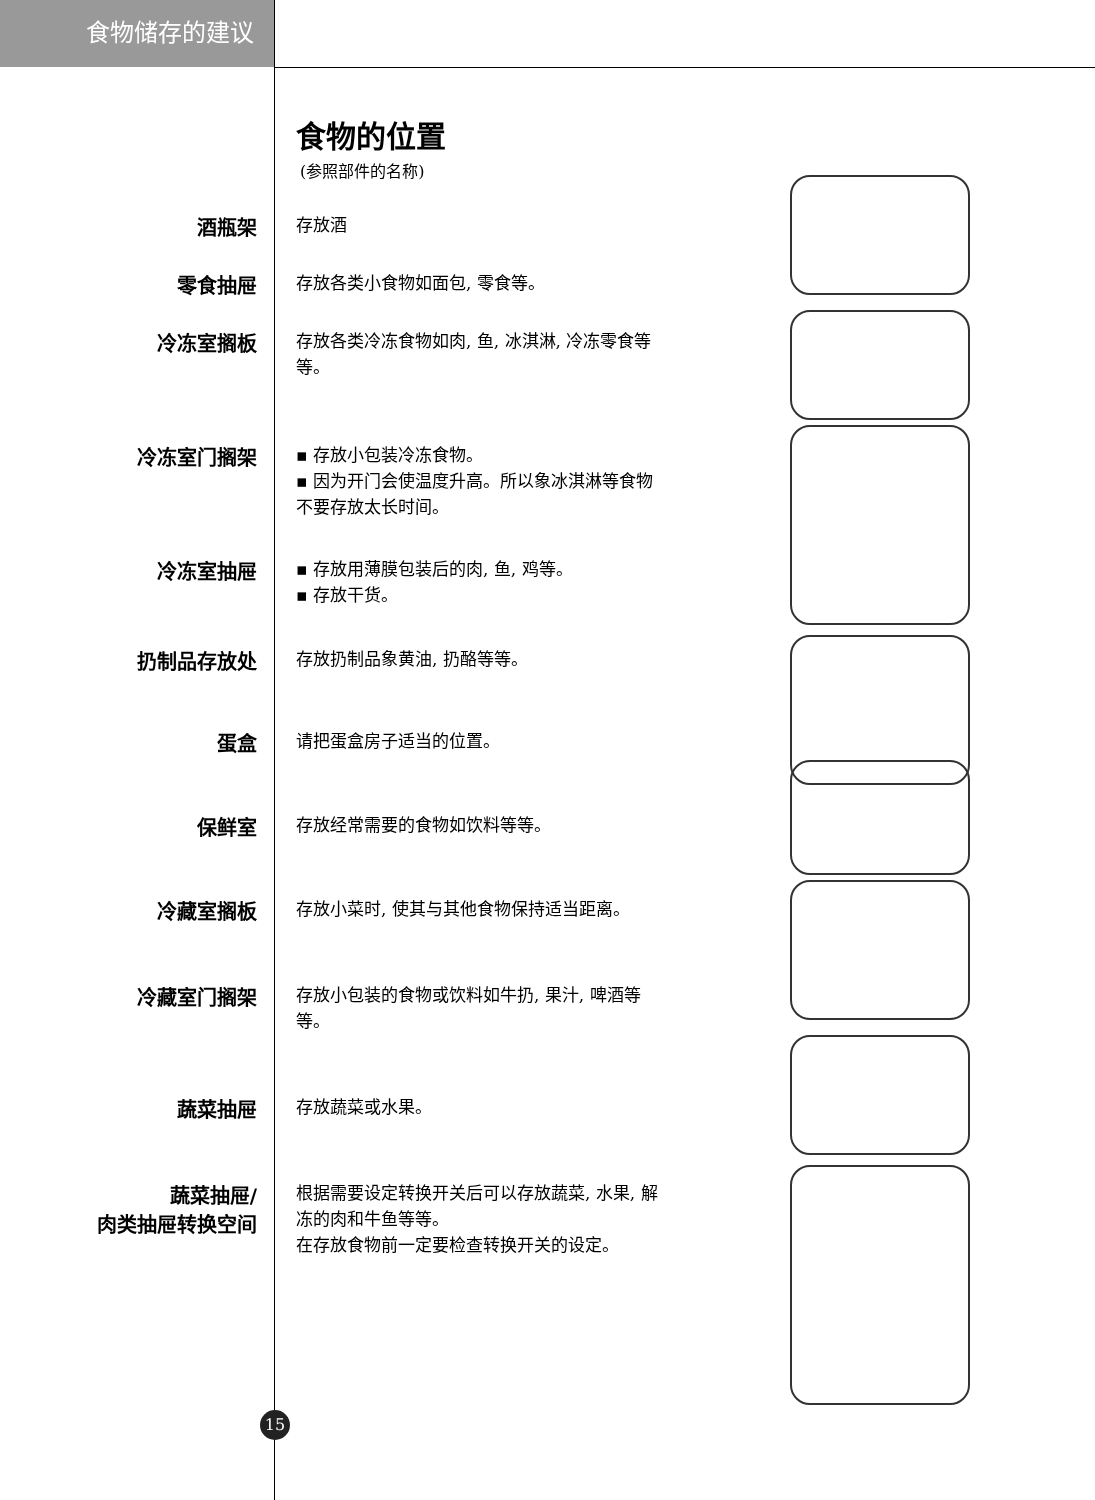食物储存的建议
食物的位置
(参照部件的名称)
酒瓶架
存放酒
零食抽屉
存放各类小食物如面包, 零食等。
冷冻室搁板
存放各类冷冻食物如肉, 鱼, 冰淇淋, 冷冻零食等等。
冷冻室门搁架
▪ 存放小包装冷冻食物。
▪ 因为开门会使温度升高。所以象冰淇淋等食物不要存放太长时间。
冷冻室抽屉
▪ 存放用薄膜包装后的肉, 鱼, 鸡等。
▪ 存放干货。
扔制品存放处
存放扔制品象黄油, 扔酪等等。
蛋盒
请把蛋盒房子适当的位置。
保鲜室
存放经常需要的食物如饮料等等。
冷藏室搁板
存放小菜时, 使其与其他食物保持适当距离。
冷藏室门搁架
存放小包装的食物或饮料如牛扔, 果汁, 啤酒等等。
蔬菜抽屉
存放蔬菜或水果。
蔬菜抽屉/
肉类抽屉转换空间
根据需要设定转换开关后可以存放蔬菜, 水果, 解冻的肉和牛鱼等等。
在存放食物前一定要检查转换开关的设定。
15